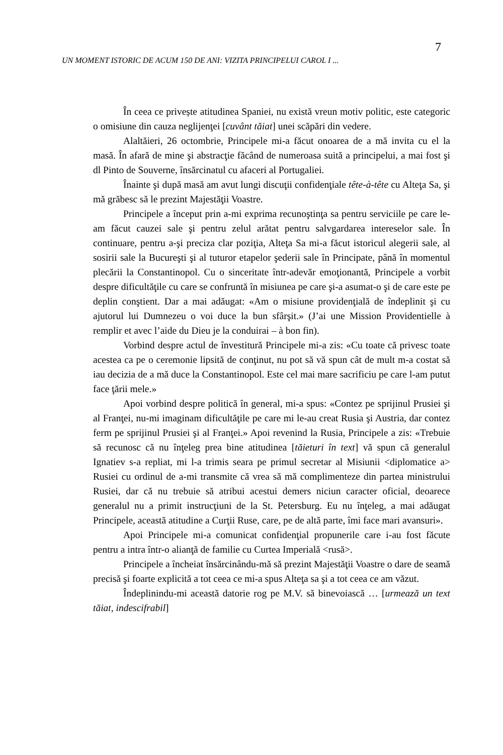7
UN MOMENT ISTORIC DE ACUM 150 DE ANI: VIZITA PRINCIPELUI CAROL I ...
În ceea ce privește atitudinea Spaniei, nu există vreun motiv politic, este categoric o omisiune din cauza neglijenţei [cuvânt tăiat] unei scăpări din vedere.
Alaltăieri, 26 octombrie, Principele mi-a făcut onoarea de a mă invita cu el la masă. În afară de mine şi abstracţie făcând de numeroasa suită a principelui, a mai fost şi dl Pinto de Souverne, însărcinatul cu afaceri al Portugaliei.
Înainte şi după masă am avut lungi discuţii confidenţiale tête-à-tête cu Alteţa Sa, şi mă grăbesc să le prezint Majestăţii Voastre.
Principele a început prin a-mi exprima recunoştinţa sa pentru serviciile pe care le-am făcut cauzei sale şi pentru zelul arătat pentru salvgardarea intereselor sale. În continuare, pentru a-şi preciza clar poziţia, Alteţa Sa mi-a făcut istoricul alegerii sale, al sosirii sale la Bucureşti şi al tuturor etapelor şederii sale în Principate, până în momentul plecării la Constantinopol. Cu o sinceritate într-adevăr emoţionantă, Principele a vorbit despre dificultăţile cu care se confruntă în misiunea pe care şi-a asumat-o şi de care este pe deplin conştient. Dar a mai adăugat: «Am o misiune providenţială de îndeplinit şi cu ajutorul lui Dumnezeu o voi duce la bun sfârşit.» (J’ai une Mission Providentielle à remplir et avec l’aide du Dieu je la conduirai – à bon fin).
Vorbind despre actul de învestitură Principele mi-a zis: «Cu toate că privesc toate acestea ca pe o ceremonie lipsită de conţinut, nu pot să vă spun cât de mult m-a costat să iau decizia de a mă duce la Constantinopol. Este cel mai mare sacrificiu pe care l-am putut face ţării mele.»
Apoi vorbind despre politică în general, mi-a spus: «Contez pe sprijinul Prusiei şi al Franţei, nu-mi imaginam dificultăţile pe care mi le-au creat Rusia şi Austria, dar contez ferm pe sprijinul Prusiei şi al Franţei.» Apoi revenind la Rusia, Principele a zis: «Trebuie să recunosc că nu înţeleg prea bine atitudinea [tăieturi în text] vă spun că generalul Ignatiev s-a repliat, mi l-a trimis seara pe primul secretar al Misiunii <diplomatice a> Rusiei cu ordinul de a-mi transmite că vrea să mă complimenteze din partea ministrului Rusiei, dar că nu trebuie să atribui acestui demers niciun caracter oficial, deoarece generalul nu a primit instrucţiuni de la St. Petersburg. Eu nu înţeleg, a mai adăugat Principele, această atitudine a Curţii Ruse, care, pe de altă parte, îmi face mari avansuri».
Apoi Principele mi-a comunicat confidenţial propunerile care i-au fost făcute pentru a intra într-o alianţă de familie cu Curtea Imperială <rusă>.
Principele a încheiat însărcinându-mă să prezint Majestăţii Voastre o dare de seamă precisă şi foarte explicită a tot ceea ce mi-a spus Alteţa sa şi a tot ceea ce am văzut.
Îndeplinindu-mi această datorie rog pe M.V. să binevoiască … [urmează un text tăiat, indescifrabil]